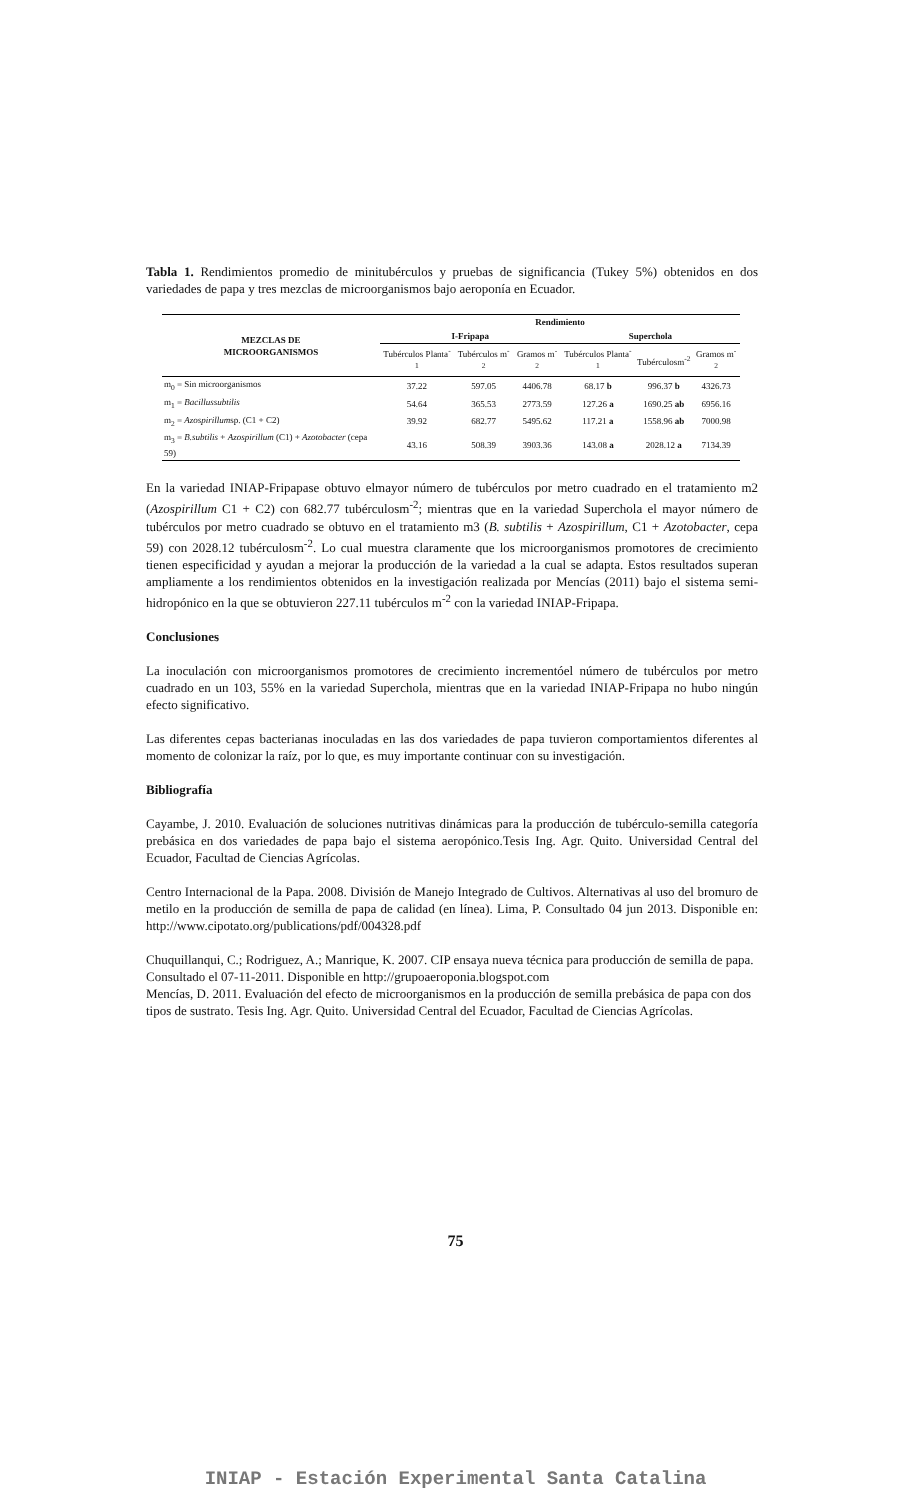Tabla 1. Rendimientos promedio de minitubérculos y pruebas de significancia (Tukey 5%) obtenidos en dos variedades de papa y tres mezclas de microorganismos bajo aeroponía en Ecuador.
| MEZCLAS DE MICROORGANISMOS | Rendimiento | | | | | |
| --- | --- | --- | --- | --- | --- | --- |
| | I-Fripapa | | | Superchola | | |
| | Tubérculos Planta<sup>-1</sup> | Tubérculos m<sup>-2</sup> | Gramos m<sup>-2</sup> | Tubérculos Planta<sup>-1</sup> | Tubérculosm<sup>-2</sup> | Gramos m<sup>-2</sup> |
| m<sub>0</sub> = Sin microorganismos | 37.22 | 597.05 | 4406.78 | 68.17 b | 996.37 b | 4326.73 |
| m<sub>1</sub> = Bacillussubtilis | 54.64 | 365.53 | 2773.59 | 127.26 a | 1690.25 ab | 6956.16 |
| m<sub>2</sub> = Azospirillum sp. (C1 + C2) | 39.92 | 682.77 | 5495.62 | 117.21 a | 1558.96 ab | 7000.98 |
| m<sub>3</sub> = B.subtilis + Azospirillum (C1) + Azotobacter (cepa 59) | 43.16 | 508.39 | 3903.36 | 143.08 a | 2028.12 a | 7134.39 |
En la variedad INIAP-Fripapase obtuvo elmayor número de tubérculos por metro cuadrado en el tratamiento m2 (Azospirillum C1 + C2) con 682.77 tubérculosm<sup>-2</sup>; mientras que en la variedad Superchola el mayor número de tubérculos por metro cuadrado se obtuvo en el tratamiento m3 (B. subtilis + Azospirillum, C1 + Azotobacter, cepa 59) con 2028.12 tubérculosm<sup>-2</sup>. Lo cual muestra claramente que los microorganismos promotores de crecimiento tienen especificidad y ayudan a mejorar la producción de la variedad a la cual se adapta. Estos resultados superan ampliamente a los rendimientos obtenidos en la investigación realizada por Mencías (2011) bajo el sistema semi-hidropónico en la que se obtuvieron 227.11 tubérculos m<sup>-2</sup> con la variedad INIAP-Fripapa.
Conclusiones
La inoculación con microorganismos promotores de crecimiento incrementóel número de tubérculos por metro cuadrado en un 103, 55% en la variedad Superchola, mientras que en la variedad INIAP-Fripapa no hubo ningún efecto significativo.
Las diferentes cepas bacterianas inoculadas en las dos variedades de papa tuvieron comportamientos diferentes al momento de colonizar la raíz, por lo que, es muy importante continuar con su investigación.
Bibliografía
Cayambe, J. 2010. Evaluación de soluciones nutritivas dinámicas para la producción de tubérculo-semilla categoría prebásica en dos variedades de papa bajo el sistema aeropónico.Tesis Ing. Agr. Quito. Universidad Central del Ecuador, Facultad de Ciencias Agrícolas.
Centro Internacional de la Papa. 2008. División de Manejo Integrado de Cultivos. Alternativas al uso del bromuro de metilo en la producción de semilla de papa de calidad (en línea). Lima, P. Consultado 04 jun 2013. Disponible en: http://www.cipotato.org/publications/pdf/004328.pdf
Chuquillanqui, C.; Rodriguez, A.; Manrique, K. 2007. CIP ensaya nueva técnica para producción de semilla de papa. Consultado el 07-11-2011. Disponible en http://grupoaeroponia.blogspot.com
Mencías, D. 2011. Evaluación del efecto de microorganismos en la producción de semilla prebásica de papa con dos tipos de sustrato. Tesis Ing. Agr. Quito. Universidad Central del Ecuador, Facultad de Ciencias Agrícolas.
75
INIAP - Estación Experimental Santa Catalina